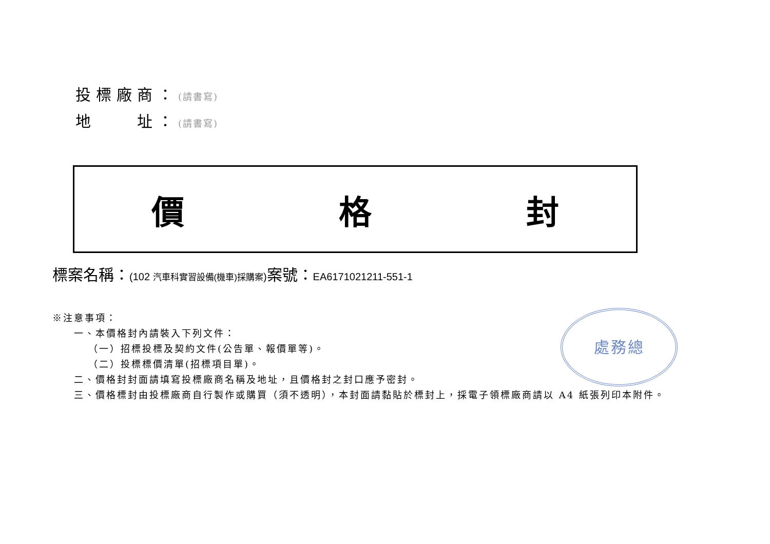投標廠商：(請書寫)
地　　址：(請書寫)
價 格 封
標案名稱：(102 汽車科實習設備(機車)採購案) 案號：EA6171021211-551-1
處務總
※注意事項：
一、本價格封內請裝入下列文件：
（一）招標投標及契約文件(公告單、報價單等)。
（二）投標標價清單(招標項目單)。
二、價格封封面請填寫投標廠商名稱及地址，且價格封之封口應予密封。
三、價格標封由投標廠商自行製作或購買（須不透明），本封面請黏貼於標封上，採電子領標廠商請以 A4 紙張列印本附件。